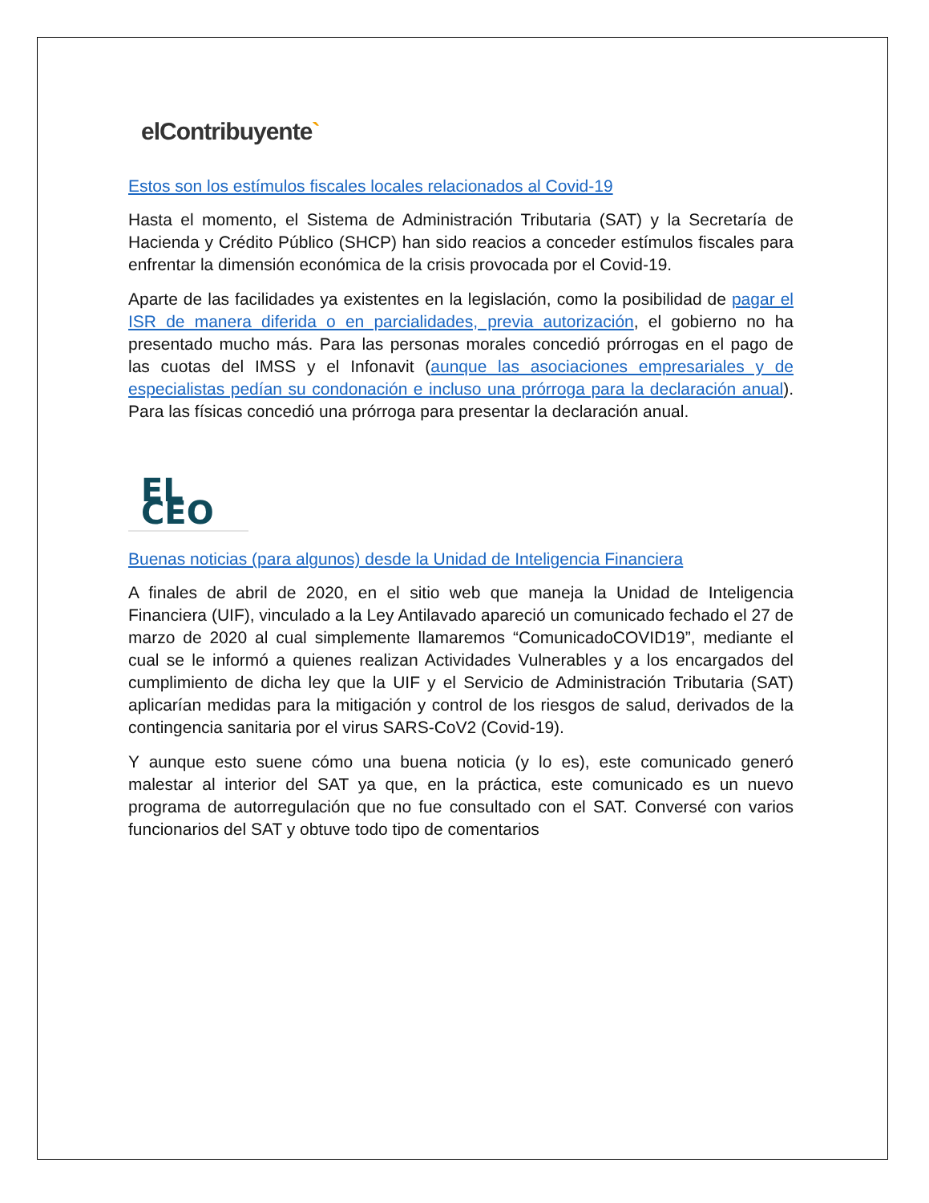elContribuyente`
Estos son los estímulos fiscales locales relacionados al Covid-19
Hasta el momento, el Sistema de Administración Tributaria (SAT) y la Secretaría de Hacienda y Crédito Público (SHCP) han sido reacios a conceder estímulos fiscales para enfrentar la dimensión económica de la crisis provocada por el Covid-19.
Aparte de las facilidades ya existentes en la legislación, como la posibilidad de pagar el ISR de manera diferida o en parcialidades, previa autorización, el gobierno no ha presentado mucho más. Para las personas morales concedió prórrogas en el pago de las cuotas del IMSS y el Infonavit (aunque las asociaciones empresariales y de especialistas pedían su condonación e incluso una prórroga para la declaración anual). Para las físicas concedió una prórroga para presentar la declaración anual.
EL CEO
Buenas noticias (para algunos) desde la Unidad de Inteligencia Financiera
A finales de abril de 2020, en el sitio web que maneja la Unidad de Inteligencia Financiera (UIF), vinculado a la Ley Antilavado apareció un comunicado fechado el 27 de marzo de 2020 al cual simplemente llamaremos “ComunicadoCOVID19”, mediante el cual se le informó a quienes realizan Actividades Vulnerables y a los encargados del cumplimiento de dicha ley que la UIF y el Servicio de Administración Tributaria (SAT) aplicarían medidas para la mitigación y control de los riesgos de salud, derivados de la contingencia sanitaria por el virus SARS-CoV2 (Covid-19).
Y aunque esto suene cómo una buena noticia (y lo es), este comunicado generó malestar al interior del SAT ya que, en la práctica, este comunicado es un nuevo programa de autorregulación que no fue consultado con el SAT. Conversé con varios funcionarios del SAT y obtuve todo tipo de comentarios